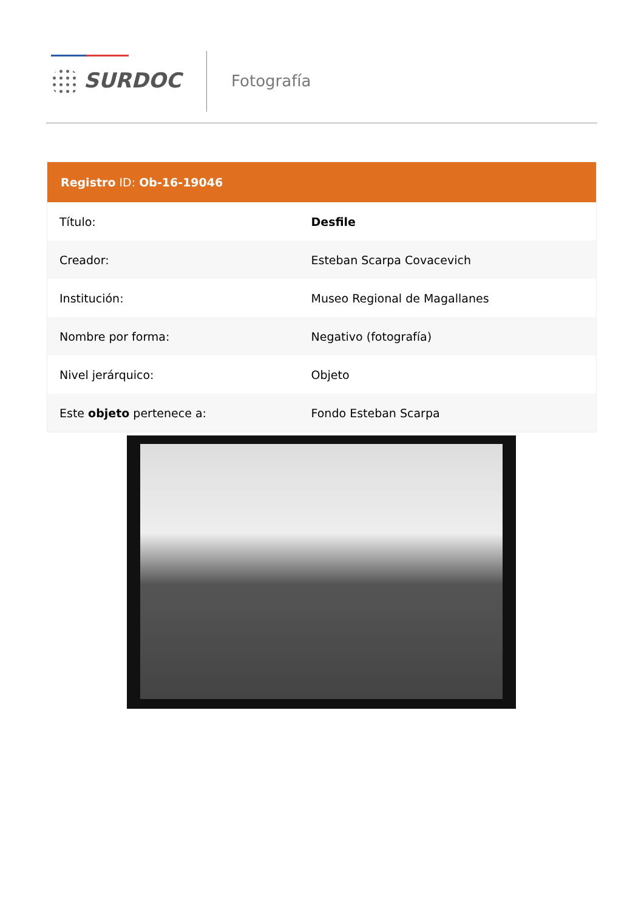SURDOC Fotografía
| Registro ID: Ob-16-19046 | |
| --- | --- |
| Título: | Desfile |
| Creador: | Esteban Scarpa Covacevich |
| Institución: | Museo Regional de Magallanes |
| Nombre por forma: | Negativo (fotografía) |
| Nivel jerárquico: | Objeto |
| Este objeto pertenece a: | Fondo Esteban Scarpa |